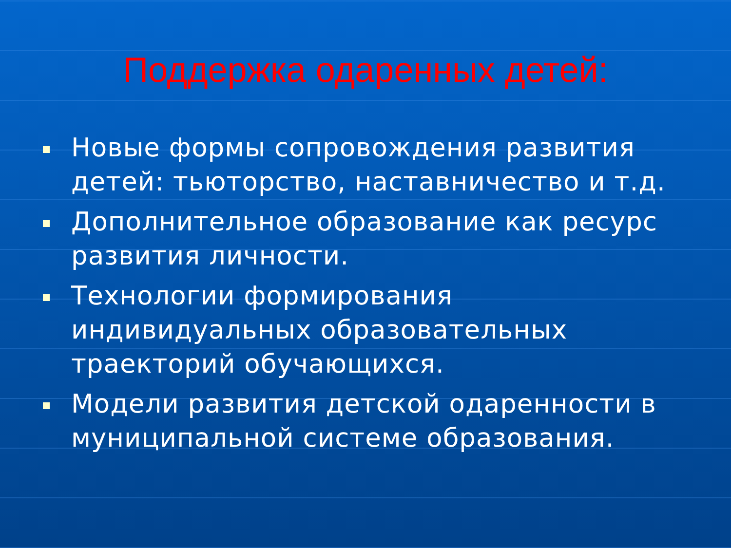Поддержка одаренных детей:
Новые формы сопровождения развития детей: тьюторство, наставничество и т.д.
Дополнительное образование как ресурс развития личности.
Технологии формирования индивидуальных образовательных траекторий обучающихся.
Модели развития детской одаренности в муниципальной системе образования.